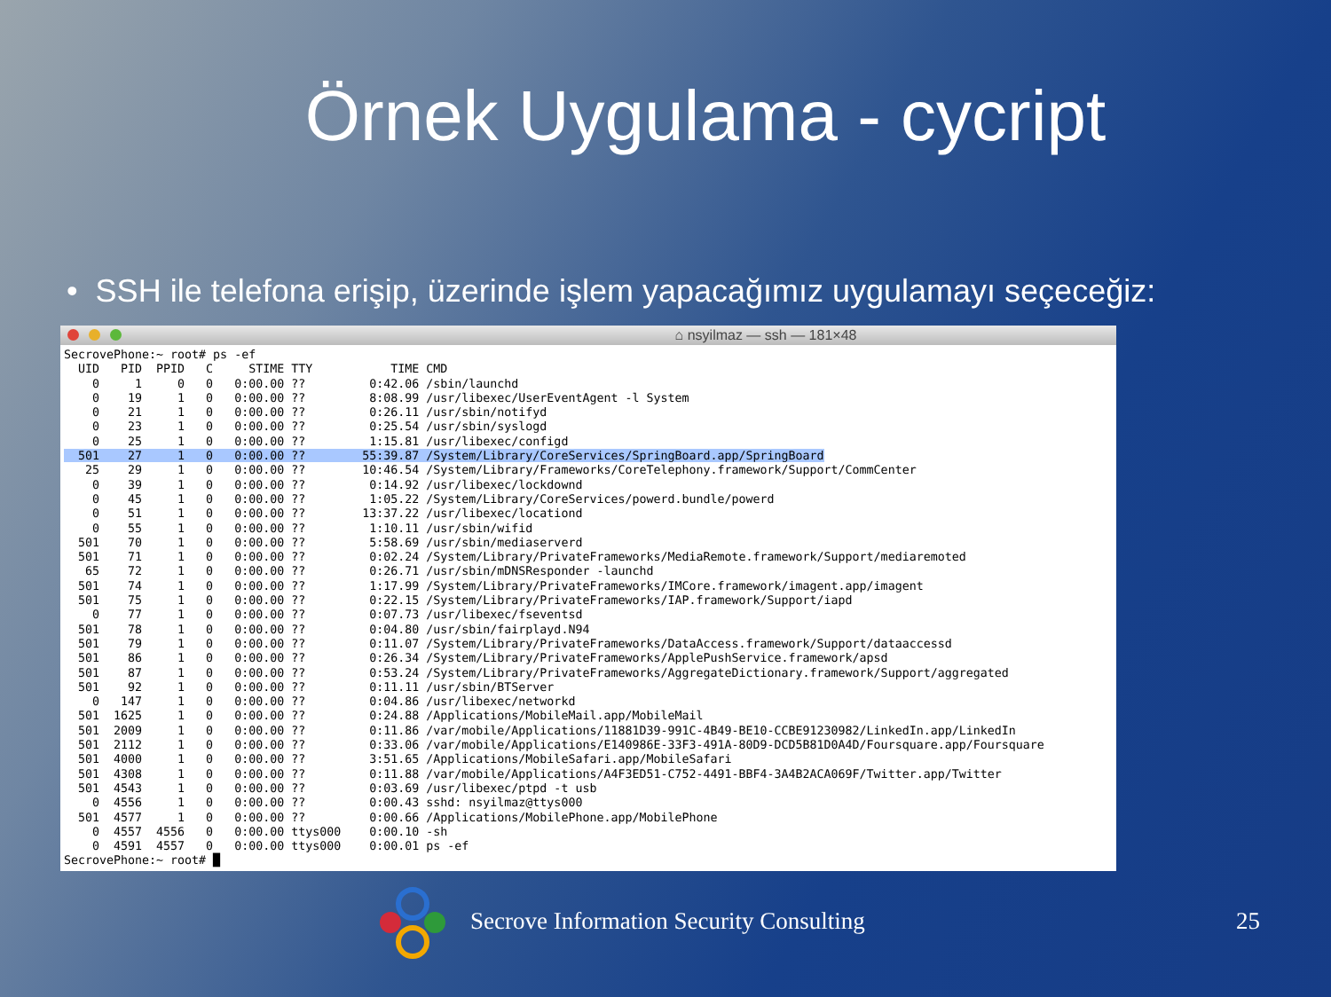Örnek Uygulama - cycript
• SSH ile telefona erişip, üzerinde işlem yapacağımız uygulamayı seçeceğiz:
⌂ nsyilmaz — ssh — 181×48
SecrovePhone:~ root# ps -ef
  UID   PID  PPID   C     STIME TTY           TIME CMD
    0     1     0   0   0:00.00 ??         0:42.06 /sbin/launchd
    0    19     1   0   0:00.00 ??         8:08.99 /usr/libexec/UserEventAgent -l System
    0    21     1   0   0:00.00 ??         0:26.11 /usr/sbin/notifyd
    0    23     1   0   0:00.00 ??         0:25.54 /usr/sbin/syslogd
    0    25     1   0   0:00.00 ??         1:15.81 /usr/libexec/configd
  501    27     1   0   0:00.00 ??        55:39.87 /System/Library/CoreServices/SpringBoard.app/SpringBoard
   25    29     1   0   0:00.00 ??        10:46.54 /System/Library/Frameworks/CoreTelephony.framework/Support/CommCenter
    0    39     1   0   0:00.00 ??         0:14.92 /usr/libexec/lockdownd
    0    45     1   0   0:00.00 ??         1:05.22 /System/Library/CoreServices/powerd.bundle/powerd
    0    51     1   0   0:00.00 ??        13:37.22 /usr/libexec/locationd
    0    55     1   0   0:00.00 ??         1:10.11 /usr/sbin/wifid
  501    70     1   0   0:00.00 ??         5:58.69 /usr/sbin/mediaserverd
  501    71     1   0   0:00.00 ??         0:02.24 /System/Library/PrivateFrameworks/MediaRemote.framework/Support/mediaremoted
   65    72     1   0   0:00.00 ??         0:26.71 /usr/sbin/mDNSResponder -launchd
  501    74     1   0   0:00.00 ??         1:17.99 /System/Library/PrivateFrameworks/IMCore.framework/imagent.app/imagent
  501    75     1   0   0:00.00 ??         0:22.15 /System/Library/PrivateFrameworks/IAP.framework/Support/iapd
    0    77     1   0   0:00.00 ??         0:07.73 /usr/libexec/fseventsd
  501    78     1   0   0:00.00 ??         0:04.80 /usr/sbin/fairplayd.N94
  501    79     1   0   0:00.00 ??         0:11.07 /System/Library/PrivateFrameworks/DataAccess.framework/Support/dataaccessd
  501    86     1   0   0:00.00 ??         0:26.34 /System/Library/PrivateFrameworks/ApplePushService.framework/apsd
  501    87     1   0   0:00.00 ??         0:53.24 /System/Library/PrivateFrameworks/AggregateDictionary.framework/Support/aggregated
  501    92     1   0   0:00.00 ??         0:11.11 /usr/sbin/BTServer
    0   147     1   0   0:00.00 ??         0:04.86 /usr/libexec/networkd
  501  1625     1   0   0:00.00 ??         0:24.88 /Applications/MobileMail.app/MobileMail
  501  2009     1   0   0:00.00 ??         0:11.86 /var/mobile/Applications/11881D39-991C-4B49-BE10-CCBE91230982/LinkedIn.app/LinkedIn
  501  2112     1   0   0:00.00 ??         0:33.06 /var/mobile/Applications/E140986E-33F3-491A-80D9-DCD5B81D0A4D/Foursquare.app/Foursquare
  501  4000     1   0   0:00.00 ??         3:51.65 /Applications/MobileSafari.app/MobileSafari
  501  4308     1   0   0:00.00 ??         0:11.88 /var/mobile/Applications/A4F3ED51-C752-4491-BBF4-3A4B2ACA069F/Twitter.app/Twitter
  501  4543     1   0   0:00.00 ??         0:03.69 /usr/libexec/ptpd -t usb
    0  4556     1   0   0:00.00 ??         0:00.43 sshd: nsyilmaz@ttys000
  501  4577     1   0   0:00.00 ??         0:00.66 /Applications/MobilePhone.app/MobilePhone
    0  4557  4556   0   0:00.00 ttys000    0:00.10 -sh
    0  4591  4557   0   0:00.00 ttys000    0:00.01 ps -ef
SecrovePhone:~ root# █
Secrove Information Security Consulting 25